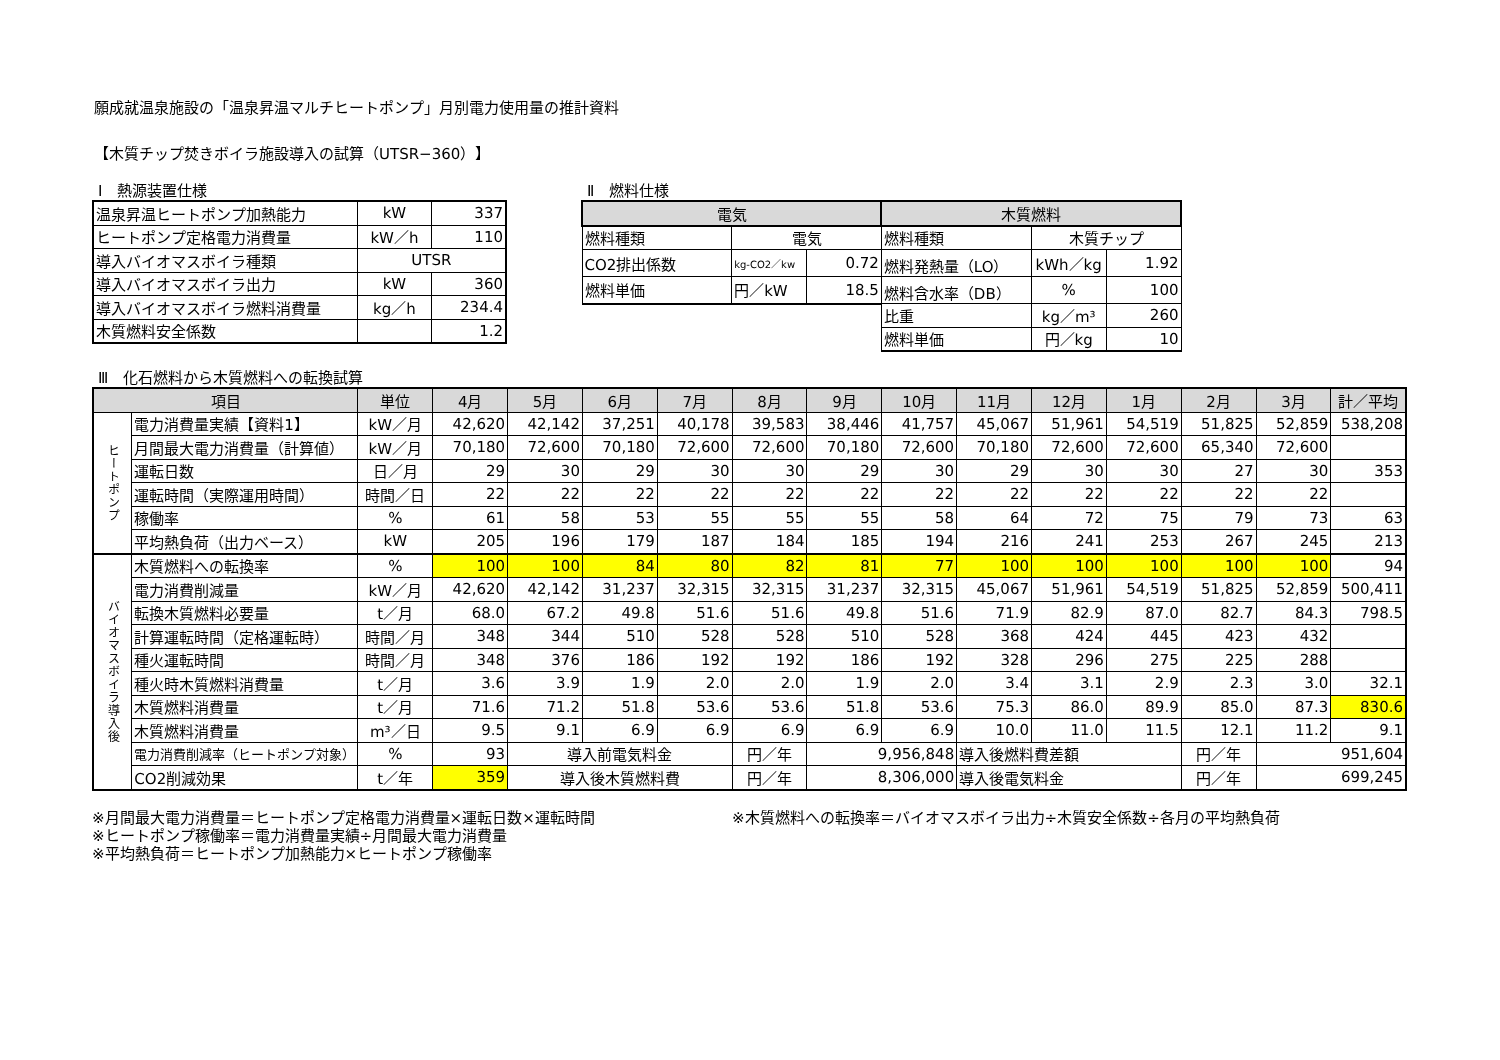願成就温泉施設の「温泉昇温マルチヒートポンプ」月別電力使用量の推計資料
【木質チップ焚きボイラ施設導入の試算（UTSR−360）】
Ⅰ　熱源装置仕様
| 温泉昇温ヒートポンプ加熱能力 | kW | 337 |
| ヒートポンプ定格電力消費量 | kW／h | 110 |
| 導入バイオマスボイラ種類 | UTSR | |
| 導入バイオマスボイラ出力 | kW | 360 |
| 導入バイオマスボイラ燃料消費量 | kg／h | 234.4 |
| 木質燃料安全係数 | | 1.2 |
Ⅱ　燃料仕様
| 電気 | | | 木質燃料 | | |
| 燃料種類 | 電気 | | 燃料種類 | 木質チップ | |
| CO2排出係数 | kg-CO2／kw | 0.72 | 燃料発熱量（LO） | kWh／kg | 1.92 |
| 燃料単価 | 円／kW | 18.5 | 燃料含水率（DB） | % | 100 |
| | | | 比重 | kg／m³ | 260 |
| | | | 燃料単価 | 円／kg | 10 |
Ⅲ　化石燃料から木質燃料への転換試算
| 項目 | | 単位 | 4月 | 5月 | 6月 | 7月 | 8月 | 9月 | 10月 | 11月 | 12月 | 1月 | 2月 | 3月 | 計／平均 |
| --- | --- | --- | --- | --- | --- | --- | --- | --- | --- | --- | --- | --- | --- | --- | --- |
| ヒートポンプ | 電力消費量実績【資料1】 | kW／月 | 42,620 | 42,142 | 37,251 | 40,178 | 39,583 | 38,446 | 41,757 | 45,067 | 51,961 | 54,519 | 51,825 | 52,859 | 538,208 |
| | 月間最大電力消費量（計算値） | kW／月 | 70,180 | 72,600 | 70,180 | 72,600 | 72,600 | 70,180 | 72,600 | 70,180 | 72,600 | 72,600 | 65,340 | 72,600 | |
| | 運転日数 | 日／月 | 29 | 30 | 29 | 30 | 30 | 29 | 30 | 29 | 30 | 30 | 27 | 30 | 353 |
| | 運転時間（実際運用時間） | 時間／日 | 22 | 22 | 22 | 22 | 22 | 22 | 22 | 22 | 22 | 22 | 22 | 22 | |
| | 稼働率 | % | 61 | 58 | 53 | 55 | 55 | 55 | 58 | 64 | 72 | 75 | 79 | 73 | 63 |
| | 平均熱負荷（出力ベース） | kW | 205 | 196 | 179 | 187 | 184 | 185 | 194 | 216 | 241 | 253 | 267 | 245 | 213 |
| バイオマスボイラ導入後 | 木質燃料への転換率 | % | 100 | 100 | 84 | 80 | 82 | 81 | 77 | 100 | 100 | 100 | 100 | 100 | 94 |
| | 電力消費削減量 | kW／月 | 42,620 | 42,142 | 31,237 | 32,315 | 32,315 | 31,237 | 32,315 | 45,067 | 51,961 | 54,519 | 51,825 | 52,859 | 500,411 |
| | 転換木質燃料必要量 | t／月 | 68.0 | 67.2 | 49.8 | 51.6 | 51.6 | 49.8 | 51.6 | 71.9 | 82.9 | 87.0 | 82.7 | 84.3 | 798.5 |
| | 計算運転時間（定格運転時） | 時間／月 | 348 | 344 | 510 | 528 | 528 | 510 | 528 | 368 | 424 | 445 | 423 | 432 | |
| | 種火運転時間 | 時間／月 | 348 | 376 | 186 | 192 | 192 | 186 | 192 | 328 | 296 | 275 | 225 | 288 | |
| | 種火時木質燃料消費量 | t／月 | 3.6 | 3.9 | 1.9 | 2.0 | 2.0 | 1.9 | 2.0 | 3.4 | 3.1 | 2.9 | 2.3 | 3.0 | 32.1 |
| | 木質燃料消費量 | t／月 | 71.6 | 71.2 | 51.8 | 53.6 | 53.6 | 51.8 | 53.6 | 75.3 | 86.0 | 89.9 | 85.0 | 87.3 | 830.6 |
| | 木質燃料消費量 | m³／日 | 9.5 | 9.1 | 6.9 | 6.9 | 6.9 | 6.9 | 6.9 | 10.0 | 11.0 | 11.5 | 12.1 | 11.2 | 9.1 |
| | 電力消費削減率（ヒートポンプ対象） | % | 93 | 導入前電気料金 | | | 円／年 | 9,956,848 | | 導入後燃料費差額 | | | 円／年 | 951,604 | |
| | CO2削減効果 | t／年 | 359 | 導入後木質燃料費 | | | 円／年 | 8,306,000 | | 導入後電気料金 | | | 円／年 | 699,245 | |
※月間最大電力消費量＝ヒートポンプ定格電力消費量×運転日数×運転時間
※ヒートポンプ稼働率＝電力消費量実績÷月間最大電力消費量
※平均熱負荷＝ヒートポンプ加熱能力×ヒートポンプ稼働率
※木質燃料への転換率＝バイオマスボイラ出力÷木質安全係数÷各月の平均熱負荷